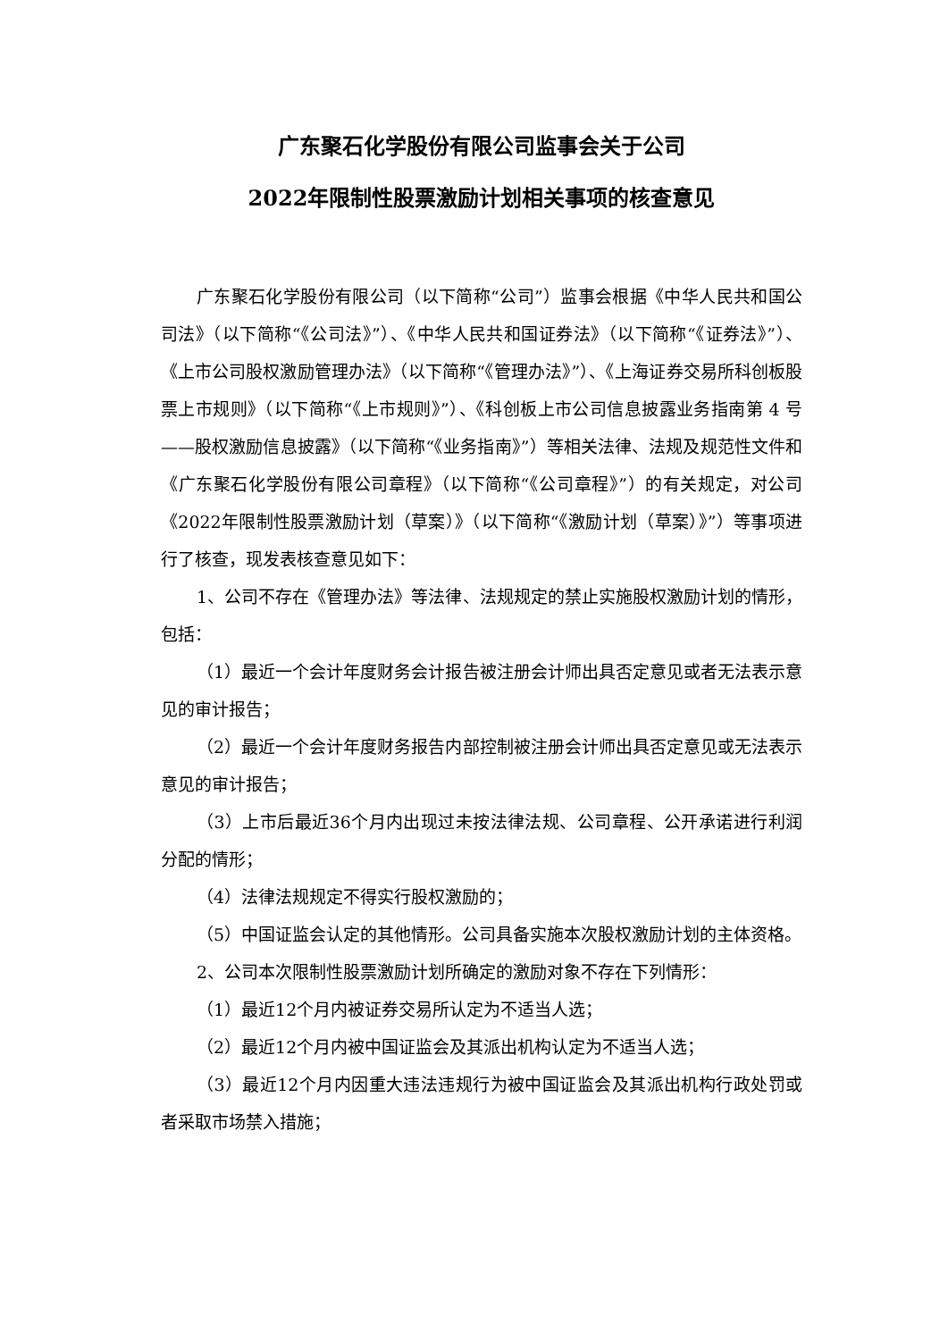广东聚石化学股份有限公司监事会关于公司
2022年限制性股票激励计划相关事项的核查意见
广东聚石化学股份有限公司（以下简称“公司”）监事会根据《中华人民共和国公司法》（以下简称“《公司法》”）、《中华人民共和国证券法》（以下简称“《证券法》”）、《上市公司股权激励管理办法》（以下简称“《管理办法》”）、《上海证券交易所科创板股票上市规则》（以下简称“《上市规则》”）、《科创板上市公司信息披露业务指南第 4 号——股权激励信息披露》（以下简称“《业务指南》”）等相关法律、法规及规范性文件和《广东聚石化学股份有限公司章程》（以下简称“《公司章程》”）的有关规定，对公司《2022年限制性股票激励计划（草案）》（以下简称“《激励计划（草案）》”）等事项进行了核查，现发表核查意见如下：
1、公司不存在《管理办法》等法律、法规规定的禁止实施股权激励计划的情形，包括：
（1）最近一个会计年度财务会计报告被注册会计师出具否定意见或者无法表示意见的审计报告；
（2）最近一个会计年度财务报告内部控制被注册会计师出具否定意见或无法表示意见的审计报告；
（3）上市后最近36个月内出现过未按法律法规、公司章程、公开承诺进行利润分配的情形；
（4）法律法规规定不得实行股权激励的；
（5）中国证监会认定的其他情形。公司具备实施本次股权激励计划的主体资格。
2、公司本次限制性股票激励计划所确定的激励对象不存在下列情形：
（1）最近12个月内被证券交易所认定为不适当人选；
（2）最近12个月内被中国证监会及其派出机构认定为不适当人选；
（3）最近12个月内因重大违法违规行为被中国证监会及其派出机构行政处罚或者采取市场禁入措施；